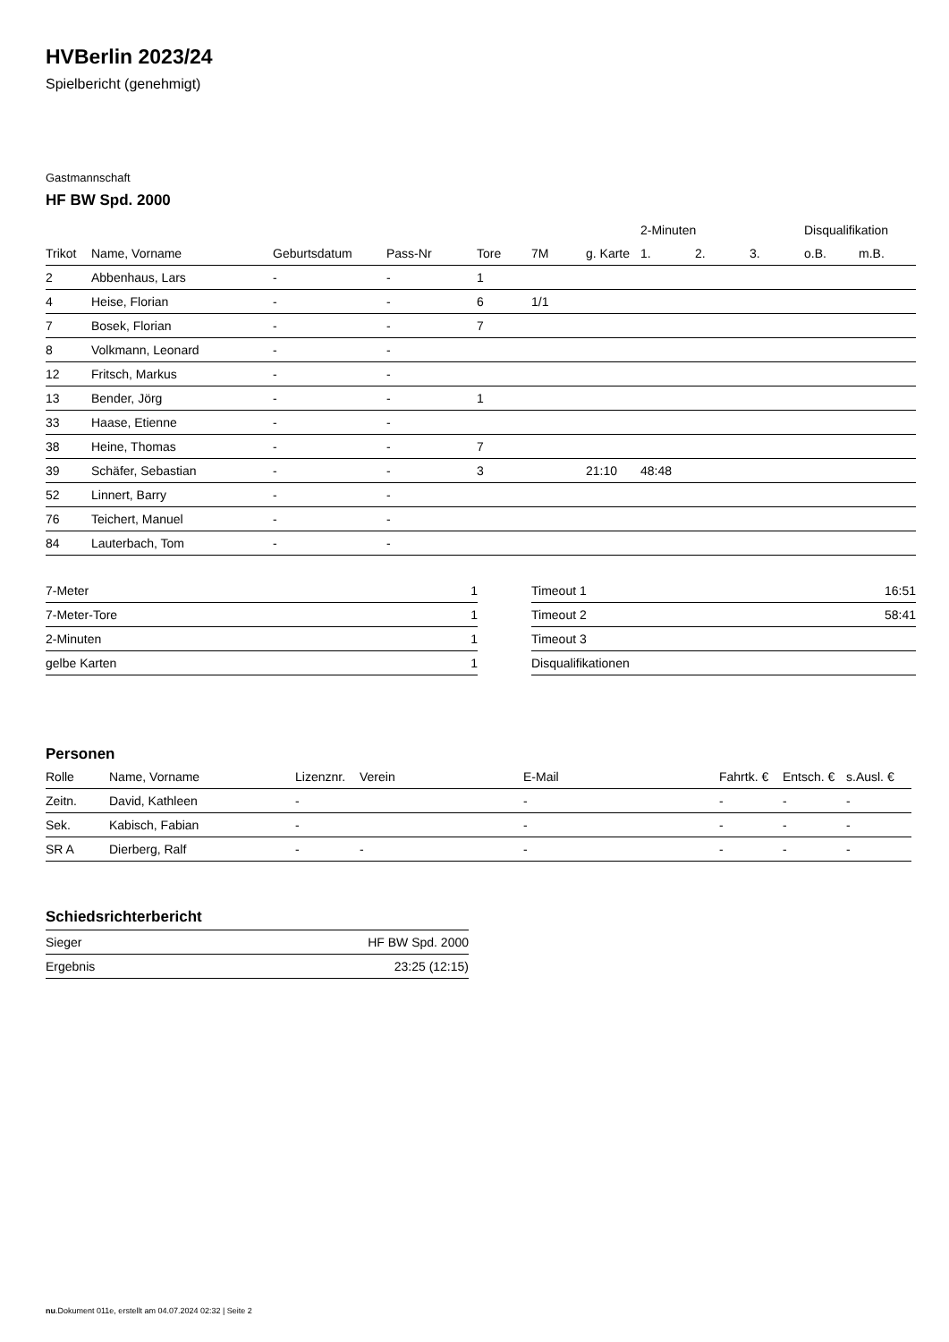HVBerlin 2023/24
Spielbericht (genehmigt)
Gastmannschaft
HF BW Spd. 2000
| | | | | | | | 2-Minuten | | | Disqualifikation | |
| --- | --- | --- | --- | --- | --- | --- | --- | --- | --- | --- | --- |
| Trikot | Name, Vorname | Geburtsdatum | Pass-Nr | Tore | 7M | g. Karte | 1. | 2. | 3. | o.B. | m.B. |
| 2 | Abbenhaus, Lars | - | - | 1 | | | | | | | |
| 4 | Heise, Florian | - | - | 6 | 1/1 | | | | | | |
| 7 | Bosek, Florian | - | - | 7 | | | | | | | |
| 8 | Volkmann, Leonard | - | - | | | | | | | | |
| 12 | Fritsch, Markus | - | - | | | | | | | | |
| 13 | Bender, Jörg | - | - | 1 | | | | | | | |
| 33 | Haase, Etienne | - | - | | | | | | | | |
| 38 | Heine, Thomas | - | - | 7 | | | | | | | |
| 39 | Schäfer, Sebastian | - | - | 3 | | 21:10 | 48:48 | | | | |
| 52 | Linnert, Barry | - | - | | | | | | | | |
| 76 | Teichert, Manuel | - | - | | | | | | | | |
| 84 | Lauterbach, Tom | - | - | | | | | | | | |
| 7-Meter | 1 |
| 7-Meter-Tore | 1 |
| 2-Minuten | 1 |
| gelbe Karten | 1 |
| Timeout 1 | 16:51 |
| Timeout 2 | 58:41 |
| Timeout 3 | |
| Disqualifikationen | |
Personen
| Rolle | Name, Vorname | Lizenznr. | Verein | E-Mail | Fahrtk. € | Entsch. € | s.Ausl. € |
| --- | --- | --- | --- | --- | --- | --- | --- |
| Zeitn. | David, Kathleen | - | | - | - | - | - |
| Sek. | Kabisch, Fabian | - | | - | - | - | - |
| SR A | Dierberg, Ralf | - | - | - | - | - | - |
Schiedsrichterbericht
| Sieger | HF BW Spd. 2000 |
| Ergebnis | 23:25 (12:15) |
nu.Dokument 011e, erstellt am 04.07.2024 02:32 | Seite 2